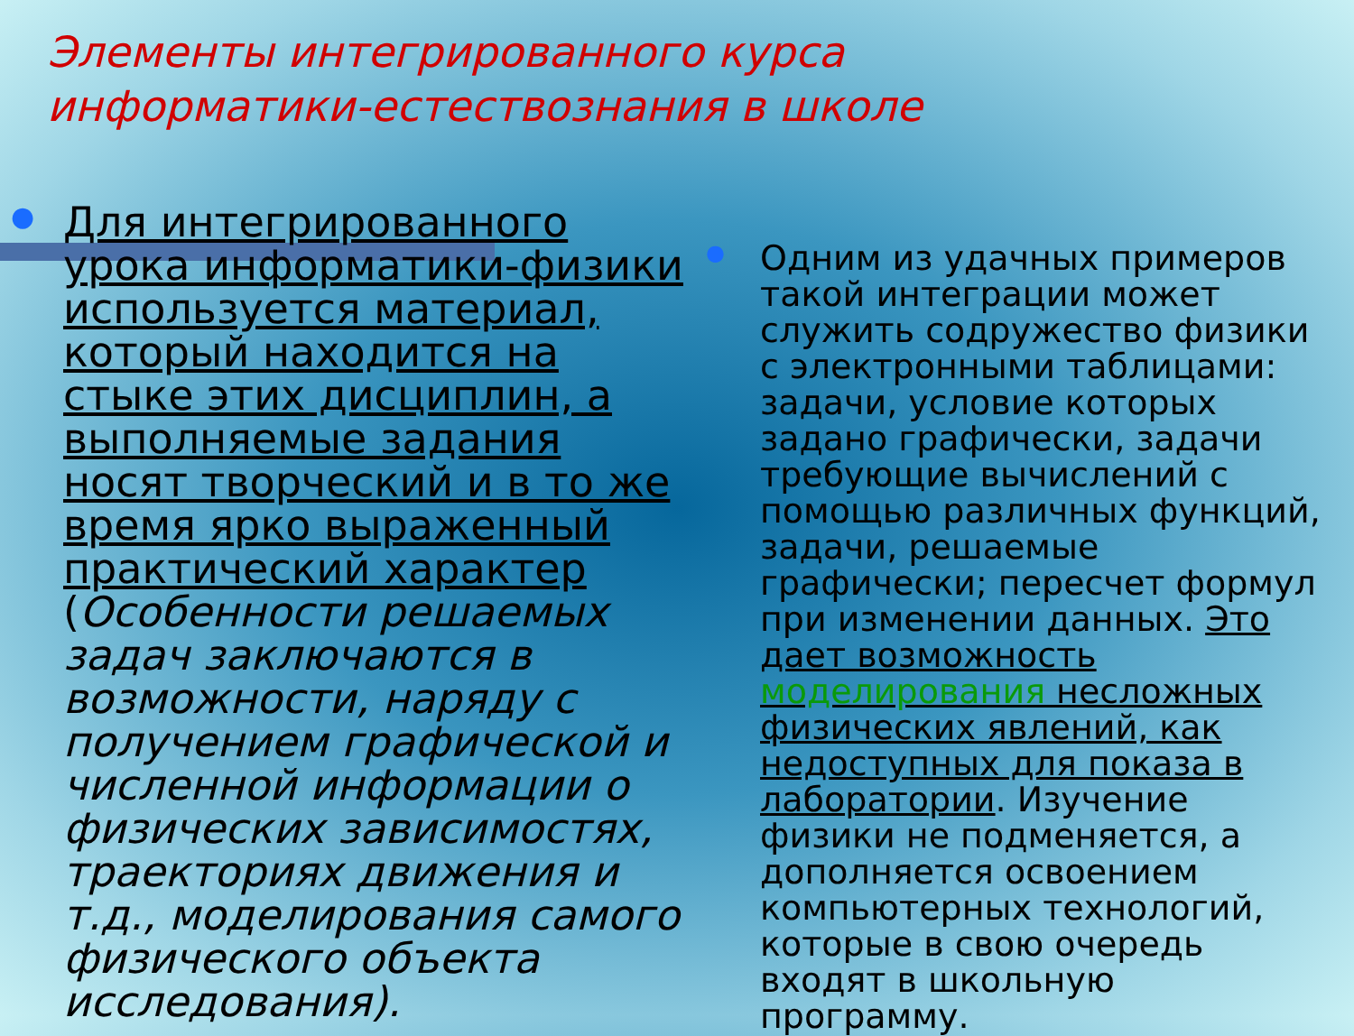Элементы интегрированного курса информатики-естествознания в школе
●
Для интегрированного урока информатики-физики используется материал, который находится на стыке этих дисциплин, а выполняемые задания носят творческий и в то же время ярко выраженный практический характер (Особенности решаемых задач заключаются в возможности, наряду с получением графической и численной информации о физических зависимостях, траекториях движения и т.д., моделирования самого физического объекта исследования).
●
Одним из удачных примеров такой интеграции может служить содружество физики с электронными таблицами: задачи, условие которых задано графически, задачи требующие вычислений с помощью различных функций, задачи, решаемые графически; пересчет формул при изменении данных. Это дает возможность моделирования несложных физических явлений, как недоступных для показа в лаборатории. Изучение физики не подменяется, а дополняется освоением компьютерных технологий, которые в свою очередь входят в школьную программу.